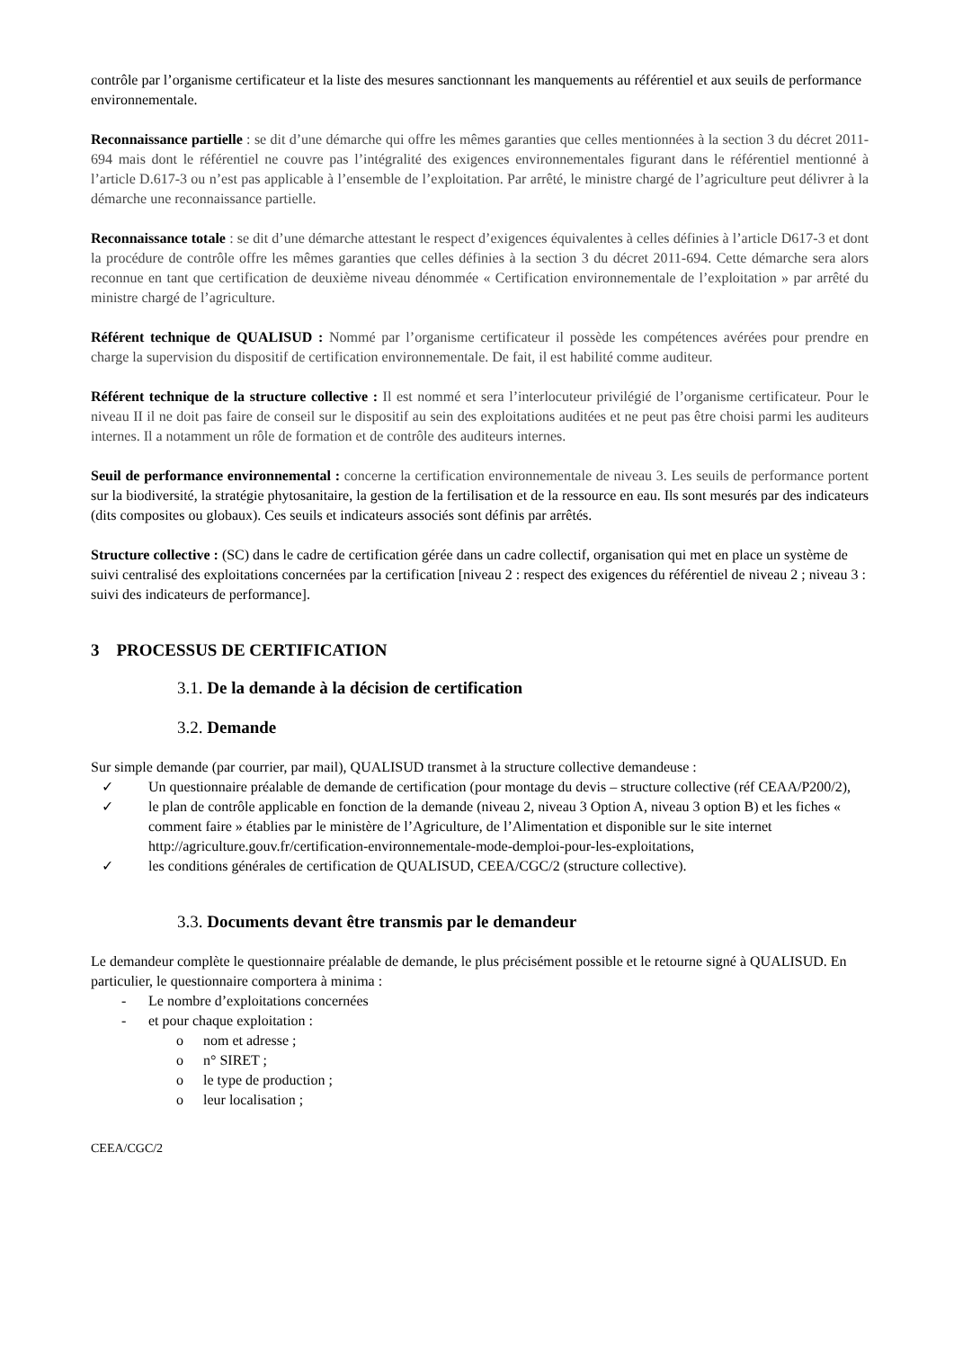contrôle par l’organisme certificateur et la liste des mesures sanctionnant les manquements au référentiel et aux seuils de performance environnementale.
Reconnaissance partielle : se dit d’une démarche qui offre les mêmes garanties que celles mentionnées à la section 3 du décret 2011-694 mais dont le référentiel ne couvre pas l’intégralité des exigences environnementales figurant dans le référentiel mentionné à l’article D.617-3 ou n’est pas applicable à l’ensemble de l’exploitation. Par arrêté, le ministre chargé de l’agriculture peut délivrer à la démarche une reconnaissance partielle.
Reconnaissance totale : se dit d’une démarche attestant le respect d’exigences équivalentes à celles définies à l’article D617-3 et dont la procédure de contrôle offre les mêmes garanties que celles définies à la section 3 du décret 2011-694. Cette démarche sera alors reconnue en tant que certification de deuxième niveau dénommée « Certification environnementale de l’exploitation » par arrêté du ministre chargé de l’agriculture.
Référent technique de QUALISUD : Nommé par l’organisme certificateur il possède les compétences avérées pour prendre en charge la supervision du dispositif de certification environnementale. De fait, il est habilité comme auditeur.
Référent technique de la structure collective : Il est nommé et sera l’interlocuteur privilégié de l’organisme certificateur. Pour le niveau II il ne doit pas faire de conseil sur le dispositif au sein des exploitations auditées et ne peut pas être choisi parmi les auditeurs internes. Il a notamment un rôle de formation et de contrôle des auditeurs internes.
Seuil de performance environnemental : concerne la certification environnementale de niveau 3. Les seuils de performance portent sur la biodiversité, la stratégie phytosanitaire, la gestion de la fertilisation et de la ressource en eau. Ils sont mesurés par des indicateurs (dits composites ou globaux). Ces seuils et indicateurs associés sont définis par arrêtés.
Structure collective : (SC) dans le cadre de certification gérée dans un cadre collectif, organisation qui met en place un système de suivi centralisé des exploitations concernées par la certification [niveau 2 : respect des exigences du référentiel de niveau 2 ; niveau 3 : suivi des indicateurs de performance].
3 PROCESSUS DE CERTIFICATION
3.1. De la demande à la décision de certification
3.2. Demande
Sur simple demande (par courrier, par mail), QUALISUD transmet à la structure collective demandeuse :
✓ Un questionnaire préalable de demande de certification (pour montage du devis – structure collective (réf CEAA/P200/2),
✓ le plan de contrôle applicable en fonction de la demande (niveau 2, niveau 3 Option A, niveau 3 option B) et les fiches « comment faire » établies par le ministère de l’Agriculture, de l’Alimentation et disponible sur le site internet http://agriculture.gouv.fr/certification-environnementale-mode-demploi-pour-les-exploitations,
✓ les conditions générales de certification de QUALISUD, CEEA/CGC/2 (structure collective).
3.3. Documents devant être transmis par le demandeur
Le demandeur complète le questionnaire préalable de demande, le plus précisément possible et le retourne signé à QUALISUD. En particulier, le questionnaire comportera à minima :
- Le nombre d’exploitations concernées
- et pour chaque exploitation :
o nom et adresse ;
o n° SIRET ;
o le type de production ;
o leur localisation ;
CEEA/CGC/2